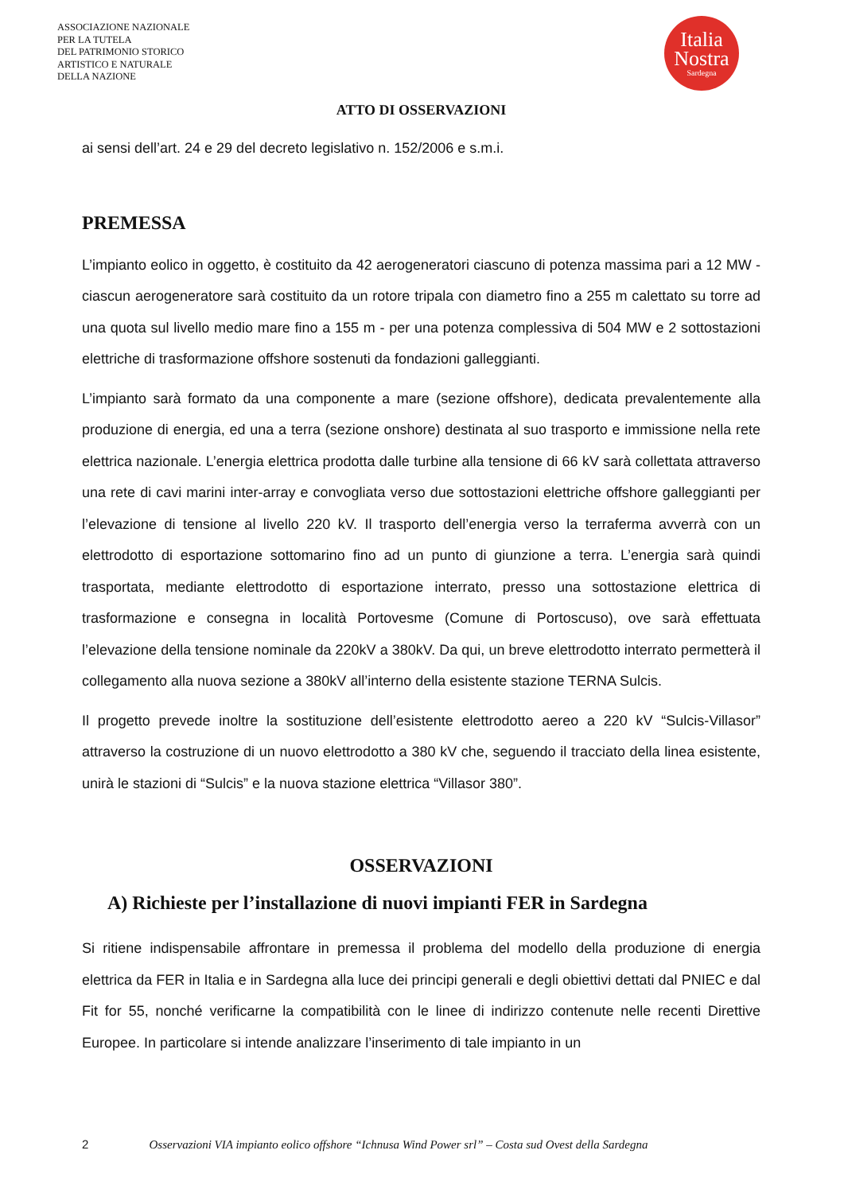ASSOCIAZIONE NAZIONALE
PER LA TUTELA
DEL PATRIMONIO STORICO
ARTISTICO E NATURALE
DELLA NAZIONE
Italia
Nostra
Sardegna
ATTO DI OSSERVAZIONI
ai sensi dell’art. 24 e 29 del decreto legislativo n. 152/2006 e s.m.i.
PREMESSA
L’impianto eolico in oggetto, è costituito da 42 aerogeneratori ciascuno di potenza massima pari a 12 MW - ciascun aerogeneratore sarà costituito da un rotore tripala con diametro fino a 255 m calettato su torre ad una quota sul livello medio mare fino a 155 m - per una potenza complessiva di 504 MW e 2 sottostazioni elettriche di trasformazione offshore sostenuti da fondazioni galleggianti.
L’impianto sarà formato da una componente a mare (sezione offshore), dedicata prevalentemente alla produzione di energia, ed una a terra (sezione onshore) destinata al suo trasporto e immissione nella rete elettrica nazionale. L’energia elettrica prodotta dalle turbine alla tensione di 66 kV sarà collettata attraverso una rete di cavi marini inter-array e convogliata verso due sottostazioni elettriche offshore galleggianti per l’elevazione di tensione al livello 220 kV. Il trasporto dell’energia verso la terraferma avverrà con un elettrodotto di esportazione sottomarino fino ad un punto di giunzione a terra. L’energia sarà quindi trasportata, mediante elettrodotto di esportazione interrato, presso una sottostazione elettrica di trasformazione e consegna in località Portovesme (Comune di Portoscuso), ove sarà effettuata l’elevazione della tensione nominale da 220kV a 380kV. Da qui, un breve elettrodotto interrato permetterà il collegamento alla nuova sezione a 380kV all’interno della esistente stazione TERNA Sulcis.
Il progetto prevede inoltre la sostituzione dell’esistente elettrodotto aereo a 220 kV “Sulcis-Villasor” attraverso la costruzione di un nuovo elettrodotto a 380 kV che, seguendo il tracciato della linea esistente, unirà le stazioni di “Sulcis” e la nuova stazione elettrica “Villasor 380”.
OSSERVAZIONI
A) Richieste per l’installazione di nuovi impianti FER in Sardegna
Si ritiene indispensabile affrontare in premessa il problema del modello della produzione di energia elettrica da FER in Italia e in Sardegna alla luce dei principi generali e degli obiettivi dettati dal PNIEC e dal Fit for 55, nonché verificarne la compatibilità con le linee di indirizzo contenute nelle recenti Direttive Europee. In particolare si intende analizzare l’inserimento di tale impianto in un
2 Osservazioni VIA impianto eolico offshore “Ichnusa Wind Power srl” – Costa sud Ovest della Sardegna